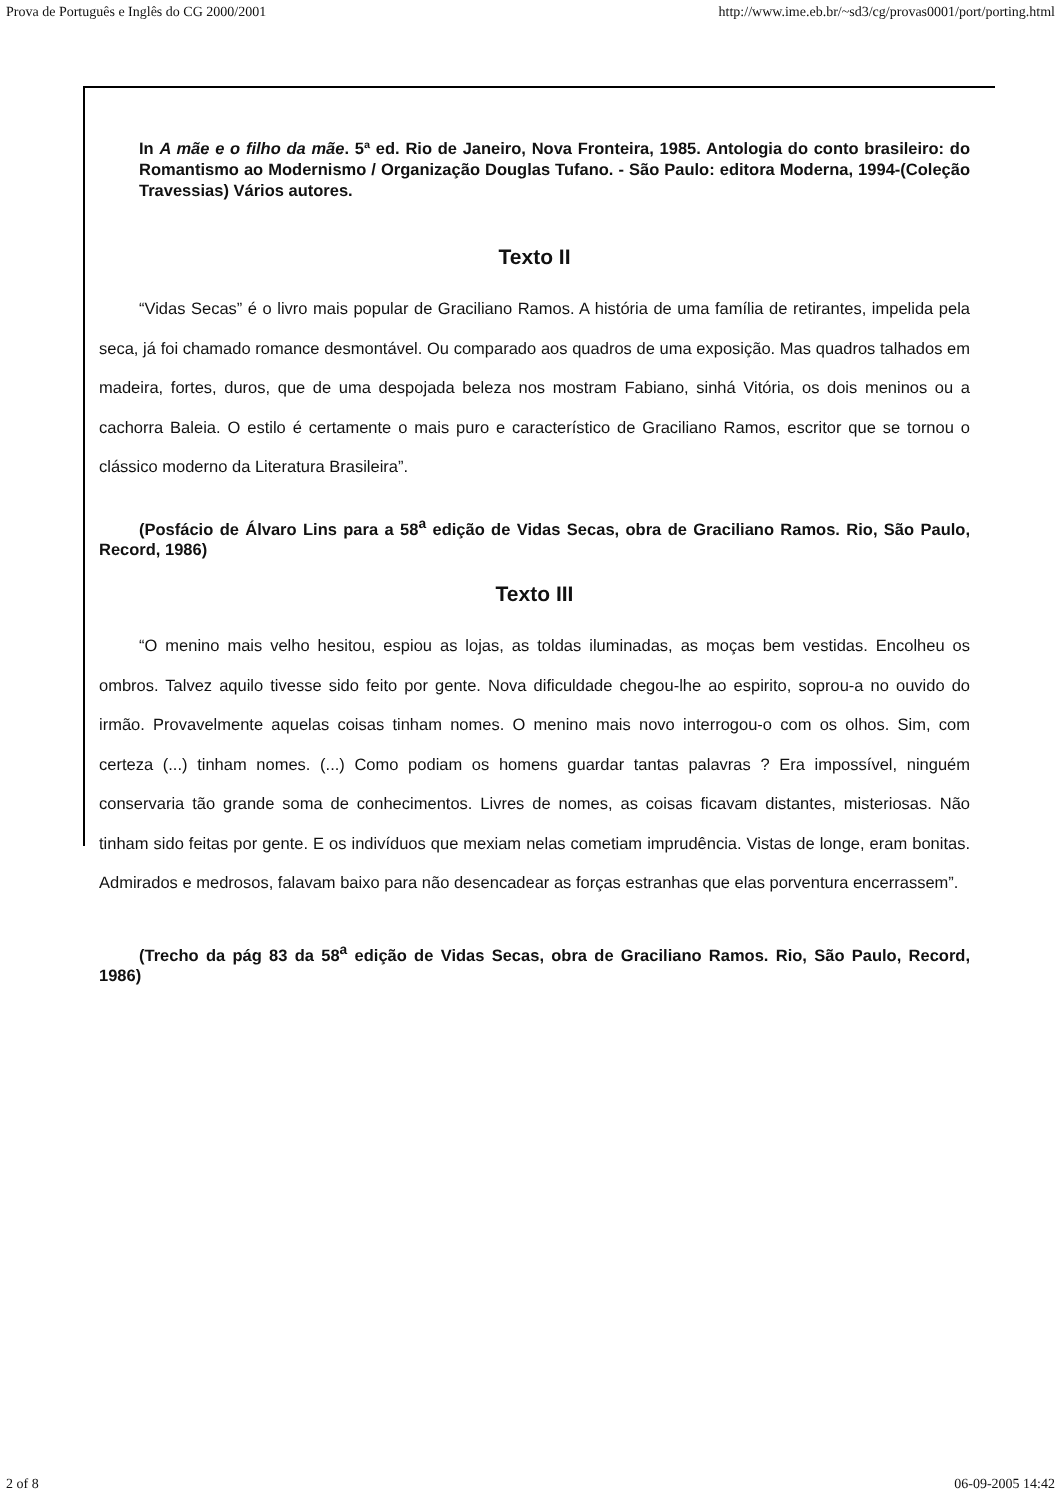Prova de Português e Inglês do CG 2000/2001 http://www.ime.eb.br/~sd3/cg/provas0001/port/porting.html
In A mãe e o filho da mãe. 5ª ed. Rio de Janeiro, Nova Fronteira, 1985. Antologia do conto brasileiro: do Romantismo ao Modernismo / Organização Douglas Tufano. - São Paulo: editora Moderna, 1994-(Coleção Travessias) Vários autores.
Texto II
“Vidas Secas” é o livro mais popular de Graciliano Ramos. A história de uma família de retirantes, impelida pela seca, já foi chamado romance desmontável. Ou comparado aos quadros de uma exposição. Mas quadros talhados em madeira, fortes, duros, que de uma despojada beleza nos mostram Fabiano, sinhá Vitória, os dois meninos ou a cachorra Baleia. O estilo é certamente o mais puro e característico de Graciliano Ramos, escritor que se tornou o clássico moderno da Literatura Brasileira”.
(Posfácio de Álvaro Lins para a 58<sup>a</sup> edição de Vidas Secas, obra de Graciliano Ramos. Rio, São Paulo, Record, 1986)
Texto III
“O menino mais velho hesitou, espiou as lojas, as toldas iluminadas, as moças bem vestidas. Encolheu os ombros. Talvez aquilo tivesse sido feito por gente. Nova dificuldade chegou-lhe ao espirito, soprou-a no ouvido do irmão. Provavelmente aquelas coisas tinham nomes. O menino mais novo interrogou-o com os olhos. Sim, com certeza (...) tinham nomes. (...) Como podiam os homens guardar tantas palavras ? Era impossível, ninguém conservaria tão grande soma de conhecimentos. Livres de nomes, as coisas ficavam distantes, misteriosas. Não tinham sido feitas por gente. E os indivíduos que mexiam nelas cometiam imprudência. Vistas de longe, eram bonitas. Admirados e medrosos, falavam baixo para não desencadear as forças estranhas que elas porventura encerrassem”.
(Trecho da pág 83 da 58<sup>a</sup> edição de Vidas Secas, obra de Graciliano Ramos. Rio, São Paulo, Record, 1986)
2 of 8 06-09-2005 14:42